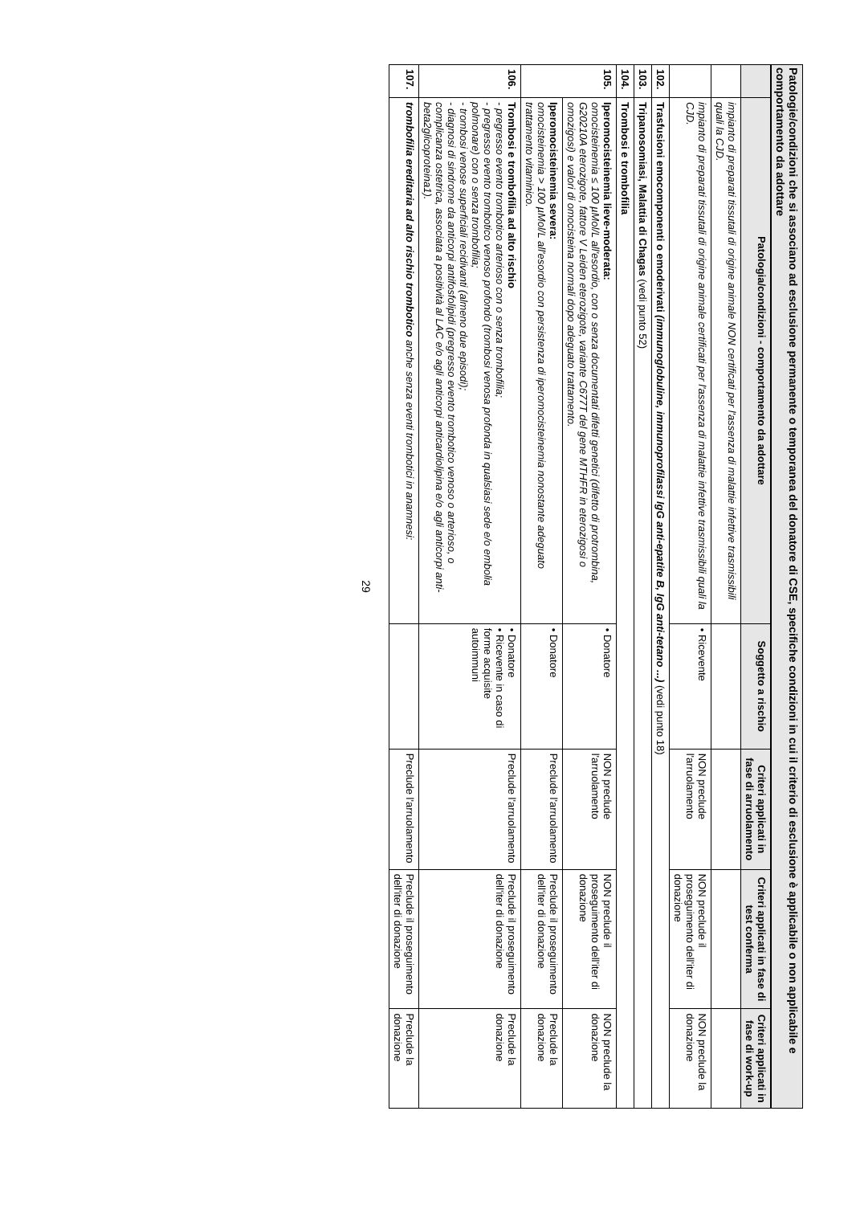Patologie/condizioni che si associano ad esclusione permanente o temporanea del donatore di CSE, specifiche condizioni in cui il criterio di esclusione è applicabile o non applicabile e comportamento da adottare
| | Patologia/condizioni - comportamento da adottare | Soggetto a rischio | Criteri applicati in fase di arruolamento | Criteri applicati in fase di test conferma | Criteri applicati in fase di work-up |
| --- | --- | --- | --- | --- | --- |
| | impianto di preparati tissutali di origine animale NON certificati per l'assenza di malattie infettive trasmissibili quali la CJD. | | | | |
| | impianto di preparati tissutali di origine animale certificati per l'assenza di malattie infettive trasmissibili quali la CJD. | • Ricevente | NON preclude l'arruolamento | NON preclude il proseguimento dell'iter di donazione | NON preclude la donazione |
| 102. | Trasfusioni emocomponenti o emoderivati (immunoglobuline, immunoprofilassi IgG anti-epatite B, IgG anti-tetano ...) (vedi punto 18) | | | | |
| 103. | Tripanosomiasi, Malattia di Chagas (vedi punto 52) | | | | |
| 104. | Trombosi e trombofilia | | | | |
| 105. | Iperomocisteinemia lieve-moderata: omocisteinemia ≤ 100 µMol/L all'esordio, con o senza documentati difetti genetici (difetto di protrombina, G20210A eterozigote, fattore V Leiden eterozigote, variante C677T del gene MTHFR in eterozigosi o omozigosi) e valori di omocisteina normali dopo adeguato trattamento. | • Donatore | NON preclude l'arruolamento | NON preclude il proseguimento dell'iter di donazione | NON preclude la donazione |
| | Iperomocisteinemia severa: omocisteinemia > 100 µMol/L all'esordio con persistenza di iperomocisteinemia nonostante adeguato trattamento vitaminico. | • Donatore | Preclude l'arruolamento | Preclude il proseguimento dell'iter di donazione | Preclude la donazione |
| 106. | Trombosi e trombofilia ad alto rischio - pregresso evento trombotico arterioso con o senza trombofilia; - pregresso evento trombotico venoso profondo (trombosi venosa profonda in qualsiasi sede e/o embolia polmonare) con o senza trombofilia; - trombosi venose superficiali recidivanti (almeno due episodi); - diagnosi di sindrome da anticorpi antifosfolipidi (pregresso evento trombotico venoso o arterioso, o complicanza ostetrica, associata a positività al LAC e/o agli anticorpi anticardiolipina e/o agli anticorpi anti-beta2glicoproteina1). | • Donatore • Ricevente in caso di forme acquisite autoimmuni | Preclude l'arruolamento | Preclude il proseguimento dell'iter di donazione | Preclude la donazione |
| 107. | trombofilia ereditaria ad alto rischio trombotico anche senza eventi trombotici in anamnesi: | | Preclude l'arruolamento | Preclude il proseguimento dell'iter di donazione | Preclude la donazione |
29